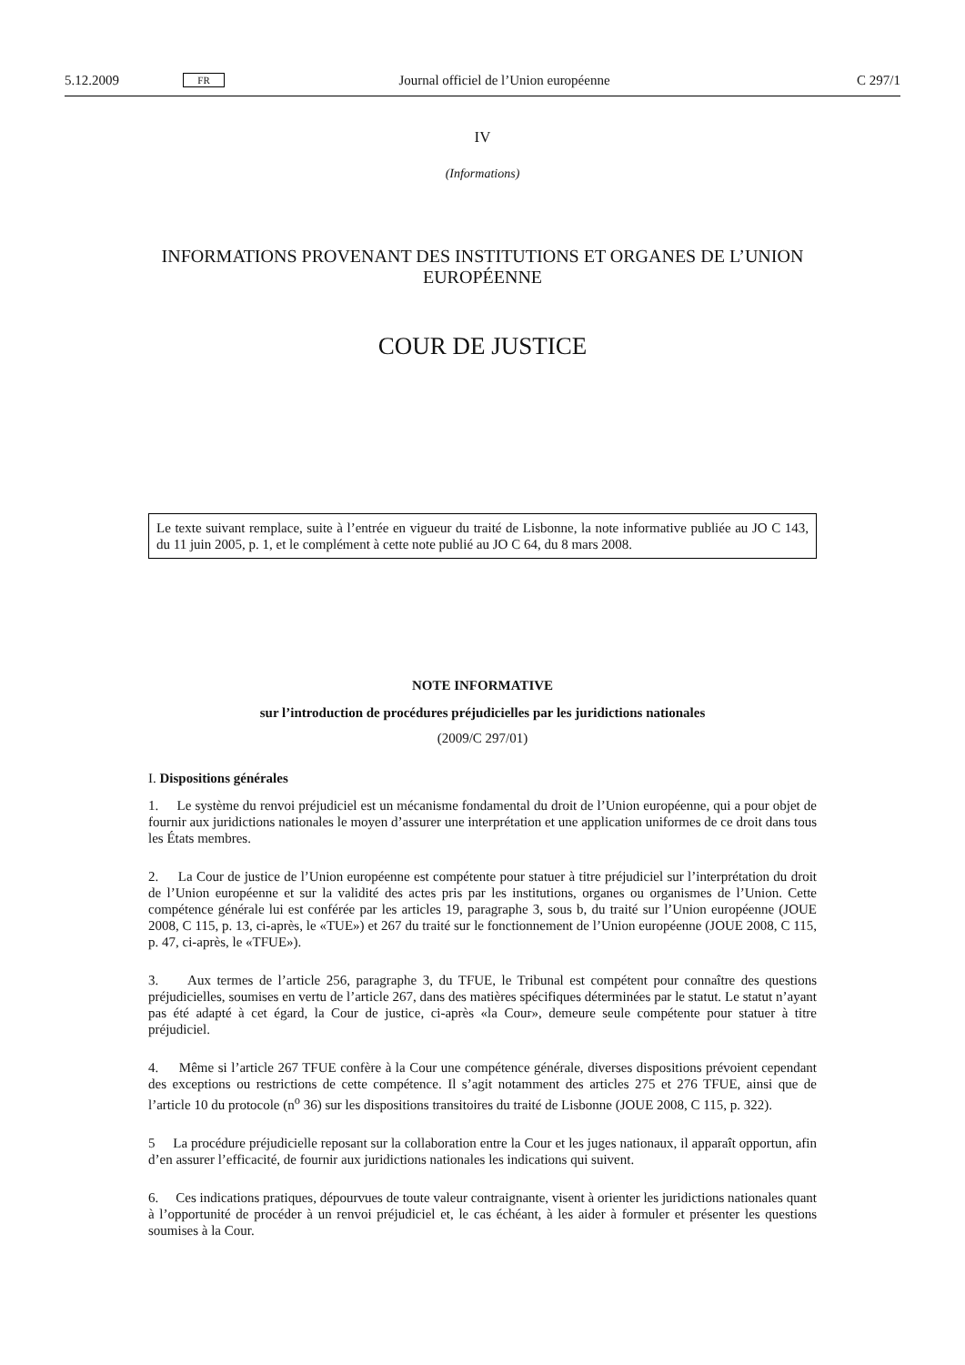5.12.2009 FR Journal officiel de l’Union européenne C 297/1
IV
(Informations)
INFORMATIONS PROVENANT DES INSTITUTIONS ET ORGANES DE L’UNION EUROPÉENNE
COUR DE JUSTICE
Le texte suivant remplace, suite à l’entrée en vigueur du traité de Lisbonne, la note informative publiée au JO C 143, du 11 juin 2005, p. 1, et le complément à cette note publié au JO C 64, du 8 mars 2008.
NOTE INFORMATIVE
sur l’introduction de procédures préjudicielles par les juridictions nationales
(2009/C 297/01)
I. Dispositions générales
1. Le système du renvoi préjudiciel est un mécanisme fondamental du droit de l’Union européenne, qui a pour objet de fournir aux juridictions nationales le moyen d’assurer une interprétation et une application uniformes de ce droit dans tous les États membres.
2. La Cour de justice de l’Union européenne est compétente pour statuer à titre préjudiciel sur l’interprétation du droit de l’Union européenne et sur la validité des actes pris par les institutions, organes ou organismes de l’Union. Cette compétence générale lui est conférée par les articles 19, paragraphe 3, sous b, du traité sur l’Union européenne (JOUE 2008, C 115, p. 13, ci-après, le «TUE») et 267 du traité sur le fonctionnement de l’Union européenne (JOUE 2008, C 115, p. 47, ci-après, le «TFUE»).
3. Aux termes de l’article 256, paragraphe 3, du TFUE, le Tribunal est compétent pour connaître des questions préjudicielles, soumises en vertu de l’article 267, dans des matières spécifiques déterminées par le statut. Le statut n’ayant pas été adapté à cet égard, la Cour de justice, ci-après «la Cour», demeure seule compétente pour statuer à titre préjudiciel.
4. Même si l’article 267 TFUE confère à la Cour une compétence générale, diverses dispositions prévoient cependant des exceptions ou restrictions de cette compétence. Il s’agit notamment des articles 275 et 276 TFUE, ainsi que de l’article 10 du protocole (n<sup>o</sup> 36) sur les dispositions transitoires du traité de Lisbonne (JOUE 2008, C 115, p. 322).
5 La procédure préjudicielle reposant sur la collaboration entre la Cour et les juges nationaux, il apparaît opportun, afin d’en assurer l’efficacité, de fournir aux juridictions nationales les indications qui suivent.
6. Ces indications pratiques, dépourvues de toute valeur contraignante, visent à orienter les juridictions nationales quant à l’opportunité de procéder à un renvoi préjudiciel et, le cas échéant, à les aider à formuler et présenter les questions soumises à la Cour.